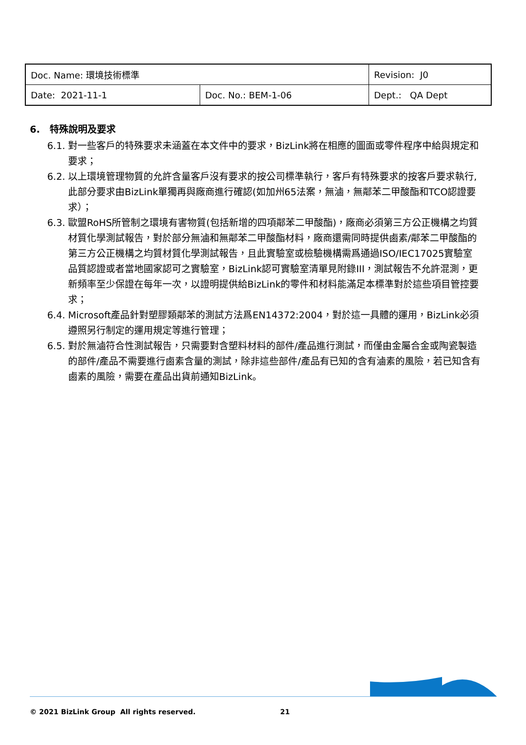| Doc. Name: 環境技術標準 | | Revision: J0 |
| Date: 2021-11-1 | Doc. No.: BEM-1-06 | Dept.: QA Dept |
6. 特殊說明及要求
6.1. 對一些客戶的特殊要求未涵蓋在本文件中的要求，BizLink將在相應的圖面或零件程序中給與規定和要求；
6.2. 以上環境管理物質的允許含量客戶沒有要求的按公司標準執行，客戶有特殊要求的按客戶要求執行,此部分要求由BizLink單獨再與廠商進行確認(如加州65法案，無滷，無鄰苯二甲酸酯和TCO認證要求）；
6.3. 歐盟RoHS所管制之環境有害物質(包括新增的四項鄰苯二甲酸酯)，廠商必須第三方公正機構之均質材質化學測試報告，對於部分無滷和無鄰苯二甲酸酯材料，廠商還需同時提供鹵素/鄰苯二甲酸酯的第三方公正機構之均質材質化學測試報告，且此實驗室或檢驗機構需爲通過ISO/IEC17025實驗室品質認證或者當地國家認可之實驗室，BizLink認可實驗室清單見附錄III，測試報告不允許混測，更新頻率至少保證在每年一次，以證明提供給BizLink的零件和材料能滿足本標準對於這些項目管控要求；
6.4. Microsoft產品針對塑膠類鄰苯的測試方法爲EN14372:2004，對於這一具體的運用，BizLink必須遵照另行制定的運用規定等進行管理；
6.5. 對於無滷符合性測試報告，只需要對含塑料材料的部件/產品進行測試，而僅由金屬合金或陶瓷製造的部件/產品不需要進行鹵素含量的測試，除非這些部件/產品有已知的含有滷素的風險，若已知含有鹵素的風險，需要在產品出貨前通知BizLink。
© 2021 BizLink Group All rights reserved. 21